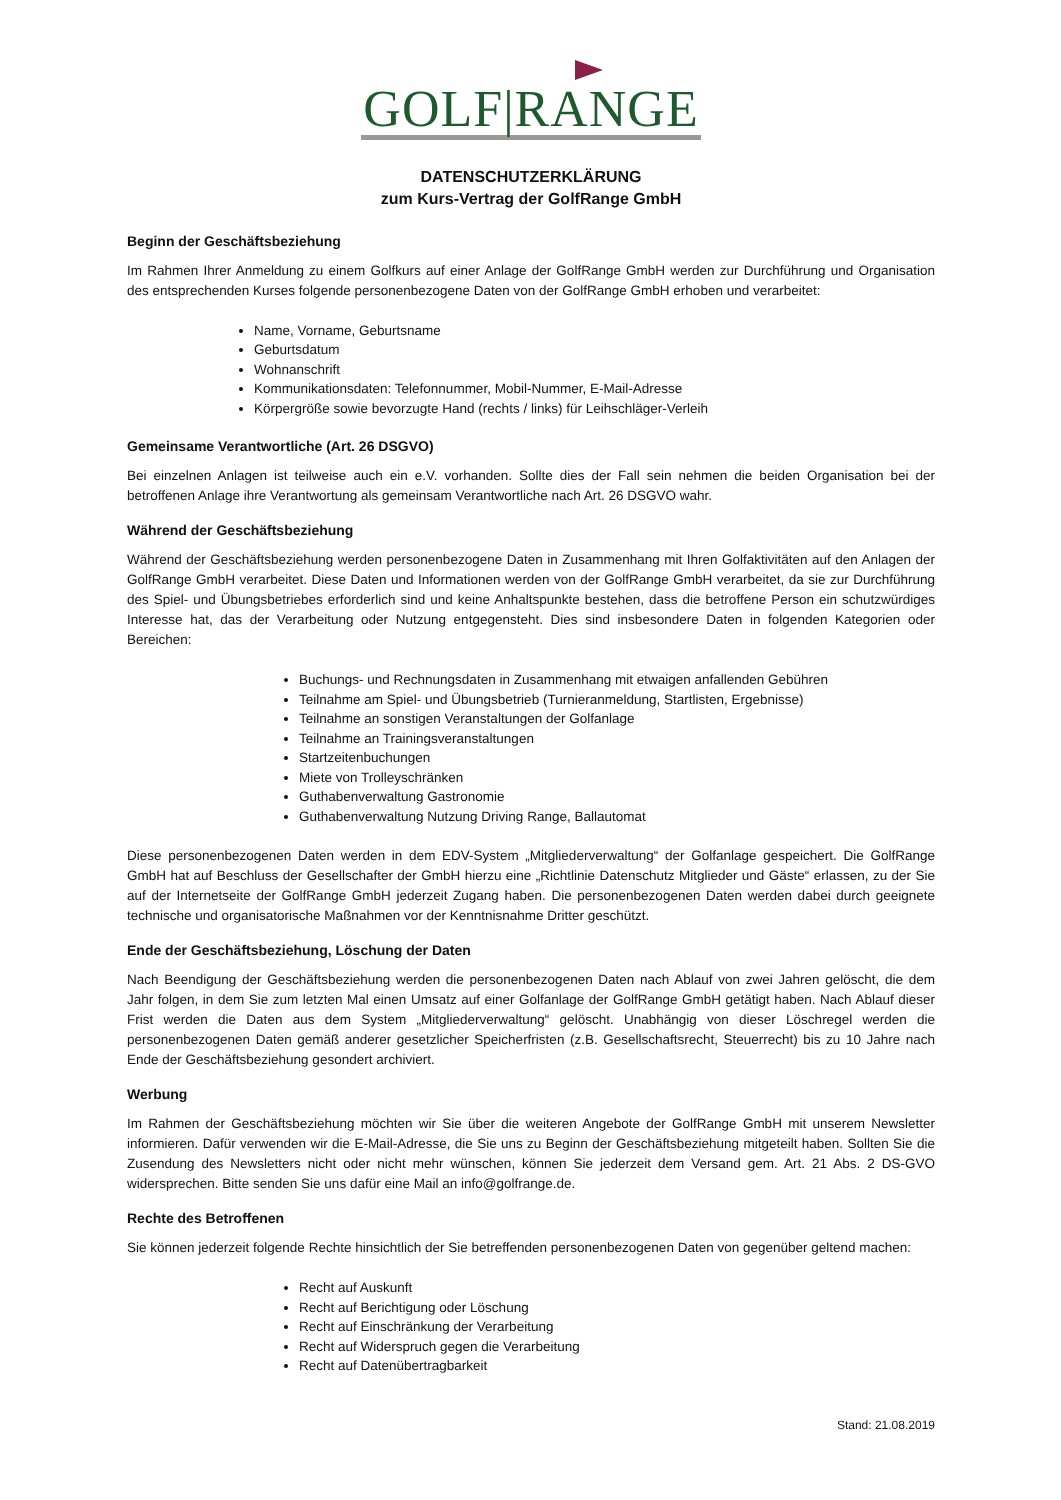GOLF|RANGE
DATENSCHUTZERKLÄRUNG
zum Kurs-Vertrag der GolfRange GmbH
Beginn der Geschäftsbeziehung
Im Rahmen Ihrer Anmeldung zu einem Golfkurs auf einer Anlage der GolfRange GmbH werden zur Durchführung und Organisation des entsprechenden Kurses folgende personenbezogene Daten von der GolfRange GmbH erhoben und verarbeitet:
Name, Vorname, Geburtsname
Geburtsdatum
Wohnanschrift
Kommunikationsdaten: Telefonnummer, Mobil-Nummer, E-Mail-Adresse
Körpergröße sowie bevorzugte Hand (rechts / links) für Leihschläger-Verleih
Gemeinsame Verantwortliche (Art. 26 DSGVO)
Bei einzelnen Anlagen ist teilweise auch ein e.V. vorhanden. Sollte dies der Fall sein nehmen die beiden Organisation bei der betroffenen Anlage ihre Verantwortung als gemeinsam Verantwortliche nach Art. 26 DSGVO wahr.
Während der Geschäftsbeziehung
Während der Geschäftsbeziehung werden personenbezogene Daten in Zusammenhang mit Ihren Golfaktivitäten auf den Anlagen der GolfRange GmbH verarbeitet. Diese Daten und Informationen werden von der GolfRange GmbH verarbeitet, da sie zur Durchführung des Spiel- und Übungsbetriebes erforderlich sind und keine Anhaltspunkte bestehen, dass die betroffene Person ein schutzwürdiges Interesse hat, das der Verarbeitung oder Nutzung entgegensteht. Dies sind insbesondere Daten in folgenden Kategorien oder Bereichen:
Buchungs- und Rechnungsdaten in Zusammenhang mit etwaigen anfallenden Gebühren
Teilnahme am Spiel- und Übungsbetrieb (Turnieranmeldung, Startlisten, Ergebnisse)
Teilnahme an sonstigen Veranstaltungen der Golfanlage
Teilnahme an Trainingsveranstaltungen
Startzeitenbuchungen
Miete von Trolleyschränken
Guthabenverwaltung Gastronomie
Guthabenverwaltung Nutzung Driving Range, Ballautomat
Diese personenbezogenen Daten werden in dem EDV-System „Mitgliederverwaltung“ der Golfanlage gespeichert. Die GolfRange GmbH hat auf Beschluss der Gesellschafter der GmbH hierzu eine „Richtlinie Datenschutz Mitglieder und Gäste“ erlassen, zu der Sie auf der Internetseite der GolfRange GmbH jederzeit Zugang haben. Die personenbezogenen Daten werden dabei durch geeignete technische und organisatorische Maßnahmen vor der Kenntnisnahme Dritter geschützt.
Ende der Geschäftsbeziehung, Löschung der Daten
Nach Beendigung der Geschäftsbeziehung werden die personenbezogenen Daten nach Ablauf von zwei Jahren gelöscht, die dem Jahr folgen, in dem Sie zum letzten Mal einen Umsatz auf einer Golfanlage der GolfRange GmbH getätigt haben. Nach Ablauf dieser Frist werden die Daten aus dem System „Mitgliederverwaltung“ gelöscht. Unabhängig von dieser Löschregel werden die personenbezogenen Daten gemäß anderer gesetzlicher Speicherfristen (z.B. Gesellschaftsrecht, Steuerrecht) bis zu 10 Jahre nach Ende der Geschäftsbeziehung gesondert archiviert.
Werbung
Im Rahmen der Geschäftsbeziehung möchten wir Sie über die weiteren Angebote der GolfRange GmbH mit unserem Newsletter informieren. Dafür verwenden wir die E-Mail-Adresse, die Sie uns zu Beginn der Geschäftsbeziehung mitgeteilt haben. Sollten Sie die Zusendung des Newsletters nicht oder nicht mehr wünschen, können Sie jederzeit dem Versand gem. Art. 21 Abs. 2 DS-GVO widersprechen. Bitte senden Sie uns dafür eine Mail an info@golfrange.de.
Rechte des Betroffenen
Sie können jederzeit folgende Rechte hinsichtlich der Sie betreffenden personenbezogenen Daten von gegenüber geltend machen:
Recht auf Auskunft
Recht auf Berichtigung oder Löschung
Recht auf Einschränkung der Verarbeitung
Recht auf Widerspruch gegen die Verarbeitung
Recht auf Datenübertragbarkeit
Stand: 21.08.2019